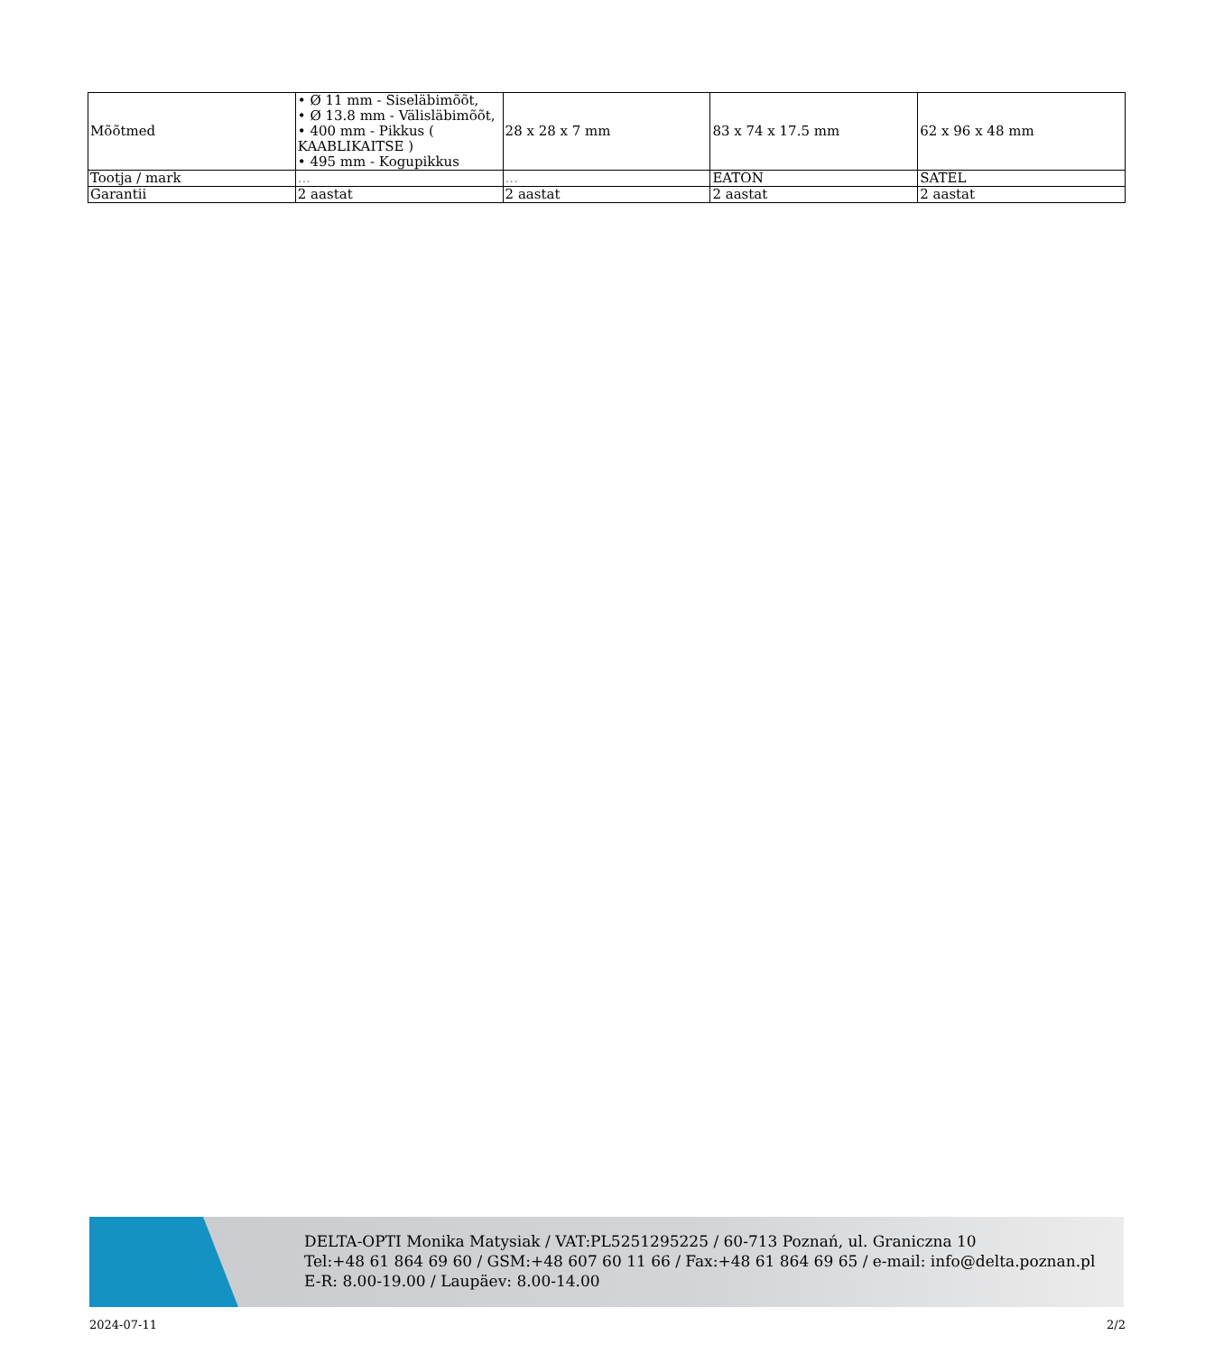| Mõõtmed | • Ø 11 mm - Siseläbimõõt, • Ø 13.8 mm - Välisläbimõõt, • 400 mm - Pikkus ( KAABLIKAITSE ) • 495 mm - Kogupikkus | 28 x 28 x 7 mm | 83 x 74 x 17.5 mm | 62 x 96 x 48 mm |
| Tootja / mark | ... | ... | EATON | SATEL |
| Garantii | 2 aastat | 2 aastat | 2 aastat | 2 aastat |
DELTA-OPTI Monika Matysiak / VAT:PL5251295225 / 60-713 Poznań, ul. Graniczna 10
Tel:+48 61 864 69 60 / GSM:+48 607 60 11 66 / Fax:+48 61 864 69 65 / e-mail: info@delta.poznan.pl
E-R: 8.00-19.00 / Laupäev: 8.00-14.00
2024-07-11 2/2